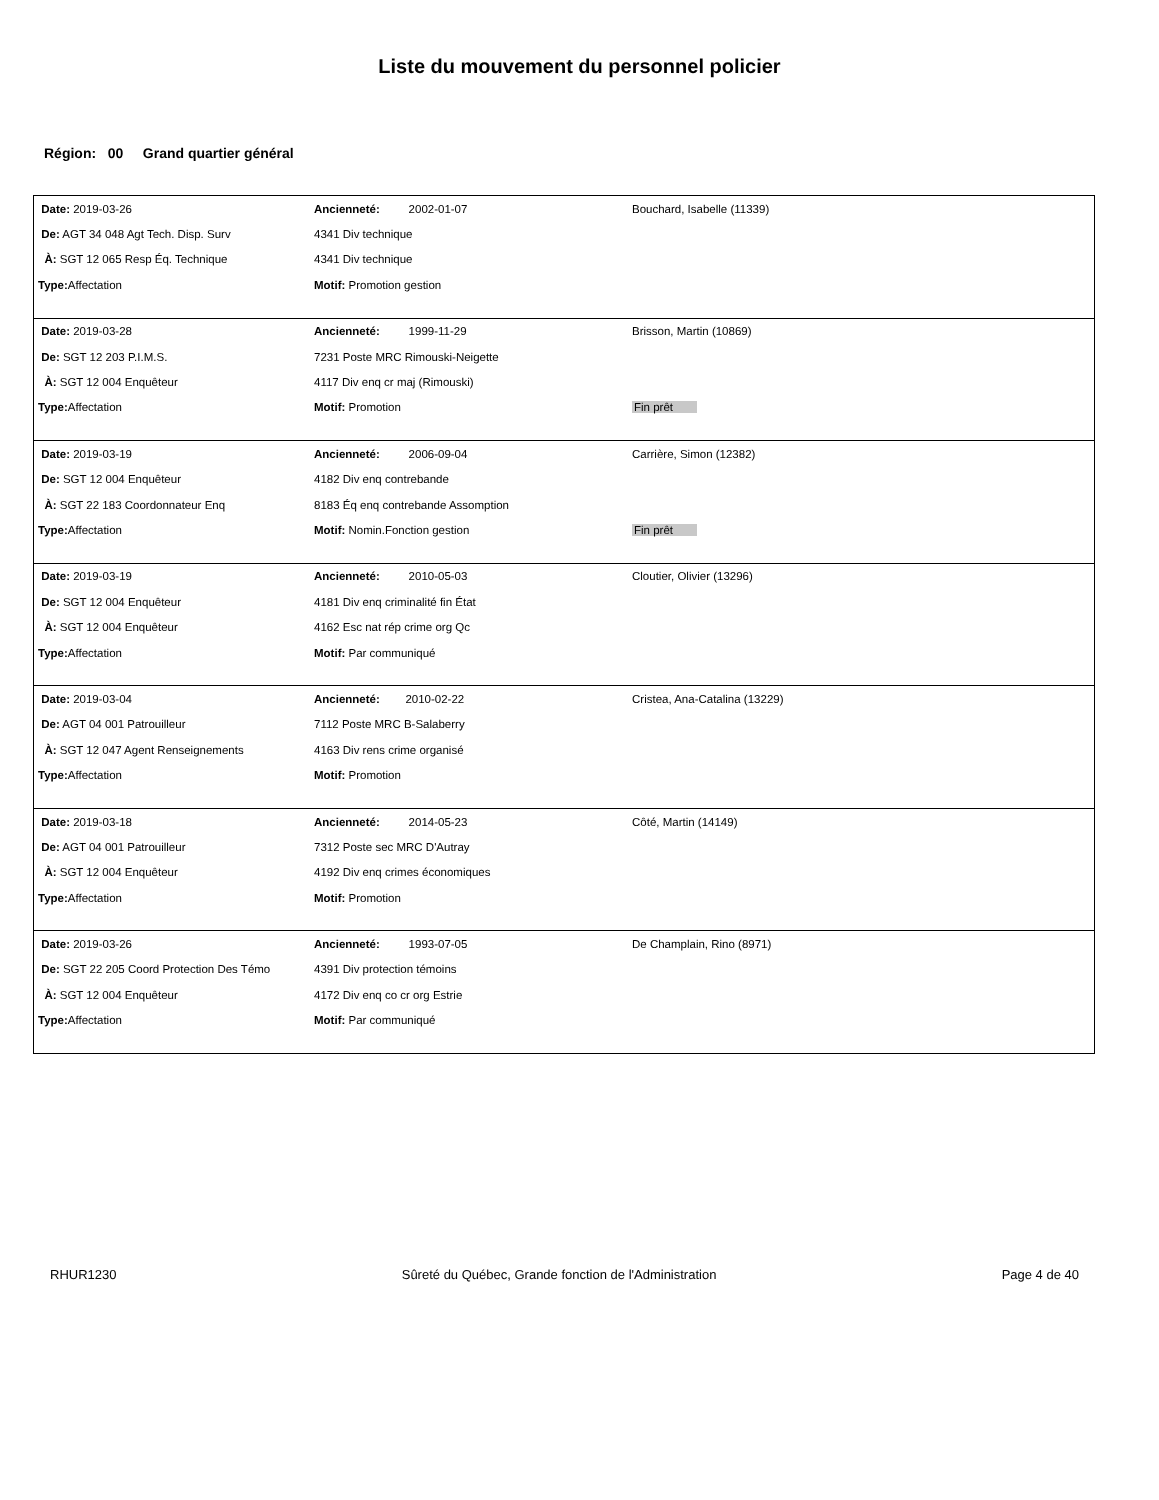Liste du mouvement du personnel policier
Région: 00 Grand quartier général
| Date: 2019-03-26 | Ancienneté: 2002-01-07 | Bouchard, Isabelle (11339) |
| De: AGT 34 048 Agt Tech. Disp. Surv | 4341 Div technique | |
| À: SGT 12 065 Resp Éq. Technique | 4341 Div technique | |
| Type: Affectation | Motif: Promotion gestion | |
| Date: 2019-03-28 | Ancienneté: 1999-11-29 | Brisson, Martin (10869) |
| De: SGT 12 203 P.I.M.S. | 7231 Poste MRC Rimouski-Neigette | |
| À: SGT 12 004 Enquêteur | 4117 Div enq cr maj (Rimouski) | |
| Type: Affectation | Motif: Promotion | Fin prêt |
| Date: 2019-03-19 | Ancienneté: 2006-09-04 | Carrière, Simon (12382) |
| De: SGT 12 004 Enquêteur | 4182 Div enq contrebande | |
| À: SGT 22 183 Coordonnateur Enq | 8183 Éq enq contrebande Assomption | |
| Type: Affectation | Motif: Nomin.Fonction gestion | Fin prêt |
| Date: 2019-03-19 | Ancienneté: 2010-05-03 | Cloutier, Olivier (13296) |
| De: SGT 12 004 Enquêteur | 4181 Div enq criminalité fin État | |
| À: SGT 12 004 Enquêteur | 4162 Esc nat rép crime org Qc | |
| Type: Affectation | Motif: Par communiqué | |
| Date: 2019-03-04 | Ancienneté: 2010-02-22 | Cristea, Ana-Catalina (13229) |
| De: AGT 04 001 Patrouilleur | 7112 Poste MRC B-Salaberry | |
| À: SGT 12 047 Agent Renseignements | 4163 Div rens crime organisé | |
| Type: Affectation | Motif: Promotion | |
| Date: 2019-03-18 | Ancienneté: 2014-05-23 | Côté, Martin (14149) |
| De: AGT 04 001 Patrouilleur | 7312 Poste sec MRC D'Autray | |
| À: SGT 12 004 Enquêteur | 4192 Div enq crimes économiques | |
| Type: Affectation | Motif: Promotion | |
| Date: 2019-03-26 | Ancienneté: 1993-07-05 | De Champlain, Rino (8971) |
| De: SGT 22 205 Coord Protection Des Témo | 4391 Div protection témoins | |
| À: SGT 12 004 Enquêteur | 4172 Div enq co cr org Estrie | |
| Type: Affectation | Motif: Par communiqué | |
RHUR1230 Sûreté du Québec, Grande fonction de l'Administration Page 4 de 40